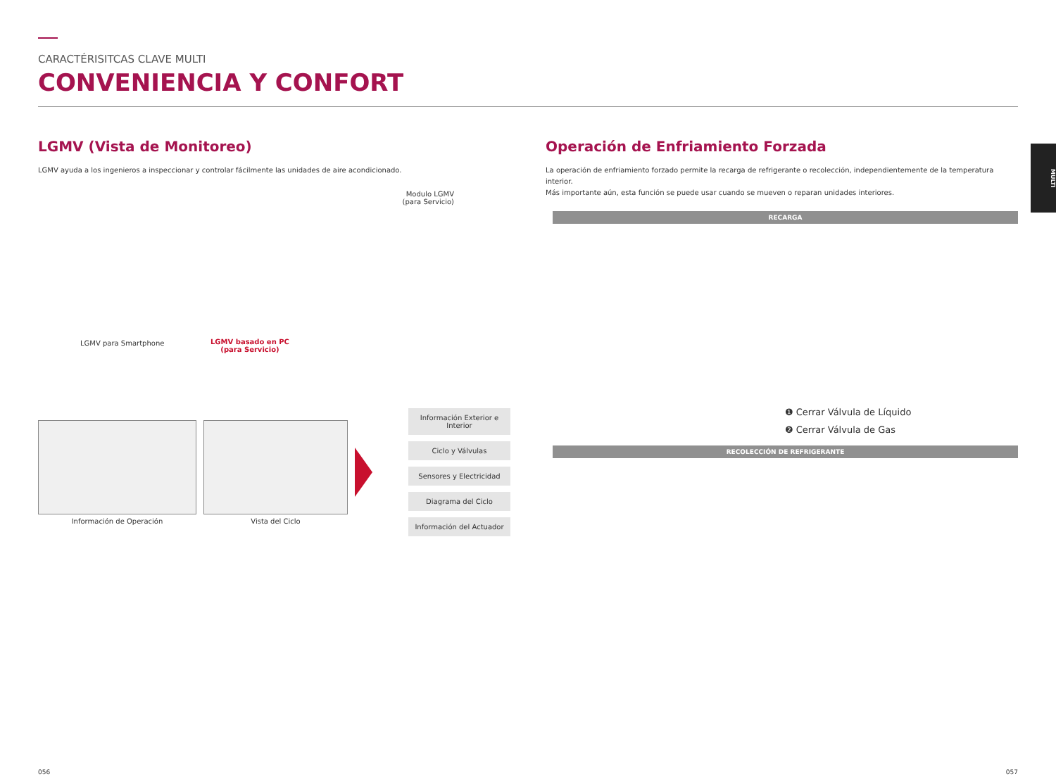MULTI
CARACTÉRISITCAS CLAVE MULTI
CONVENIENCIA Y CONFORT
LGMV (Vista de Monitoreo)
LGMV ayuda a los ingenieros a inspeccionar y controlar fácilmente las unidades de aire acondicionado.
Modulo LGMV
(para Servicio)
LGMV para Smartphone
LGMV basado en PC
(para Servicio)
Información de Operación
Vista del Ciclo
Información Exterior e Interior
Ciclo y Válvulas
Sensores y Electricidad
Diagrama del Ciclo
Información del Actuador
Operación de Enfriamiento Forzada
La operación de enfriamiento forzado permite la recarga de refrigerante o recolección, independientemente de la temperatura interior.
Más importante aún, esta función se puede usar cuando se mueven o reparan unidades interiores.
RECARGA
❶ Cerrar Válvula de Líquido
❷ Cerrar Válvula de Gas
RECOLECCIÓN DE REFRIGERANTE
056 057